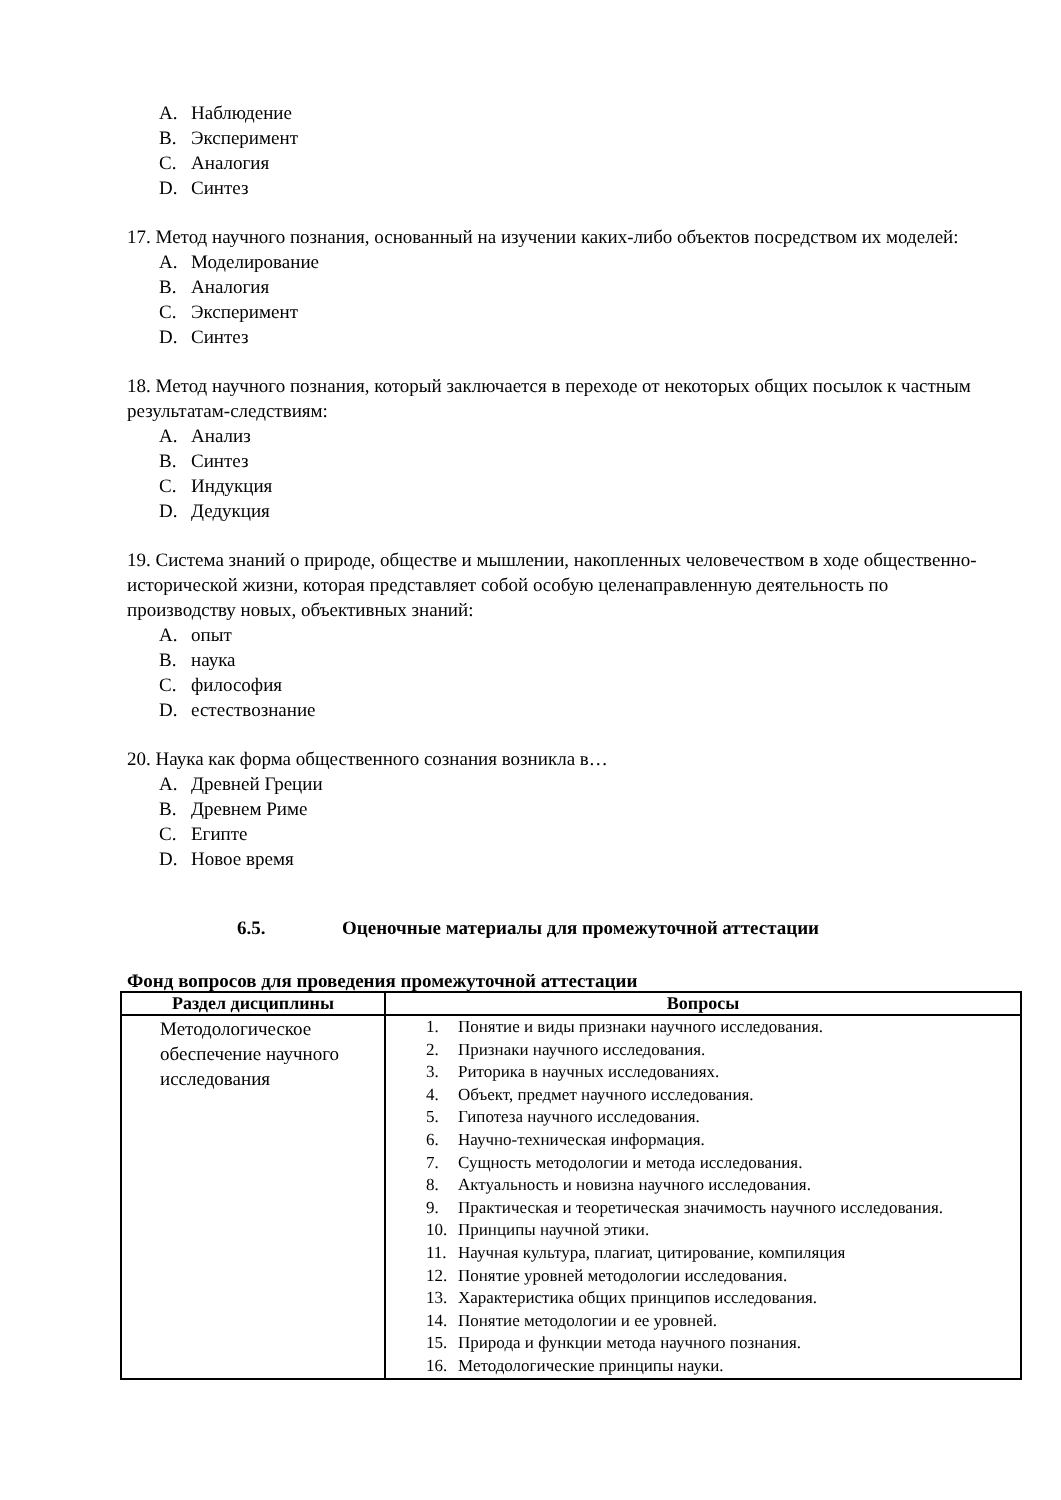A. Наблюдение
B. Эксперимент
C. Аналогия
D. Синтез
17. Метод научного познания, основанный на изучении каких-либо объектов посредством их моделей:
A. Моделирование
B. Аналогия
C. Эксперимент
D. Синтез
18. Метод научного познания, который заключается в переходе от некоторых общих посылок к частным результатам-следствиям:
A. Анализ
B. Синтез
C. Индукция
D. Дедукция
19. Система знаний о природе, обществе и мышлении, накопленных человечеством в ходе общественно-исторической жизни, которая представляет собой особую целенаправленную деятельность по производству новых, объективных знаний:
A. опыт
B. наука
C. философия
D. естествознание
20. Наука как форма общественного сознания возникла в…
A. Древней Греции
B. Древнем Риме
C. Египте
D. Новое время
6.5. Оценочные материалы для промежуточной аттестации
Фонд вопросов для проведения промежуточной аттестации
| Раздел дисциплины | Вопросы |
| --- | --- |
| Методологическое обеспечение научного исследования | 1. Понятие и виды признаки научного исследования. 2. Признаки научного исследования. 3. Риторика в научных исследованиях. 4. Объект, предмет научного исследования. 5. Гипотеза научного исследования. 6. Научно-техническая информация. 7. Сущность методологии и метода исследования. 8. Актуальность и новизна научного исследования. 9. Практическая и теоретическая значимость научного исследования. 10. Принципы научной этики. 11. Научная культура, плагиат, цитирование, компиляция 12. Понятие уровней методологии исследования. 13. Характеристика общих принципов исследования. 14. Понятие методологии и ее уровней. 15. Природа и функции метода научного познания. 16. Методологические принципы науки. |